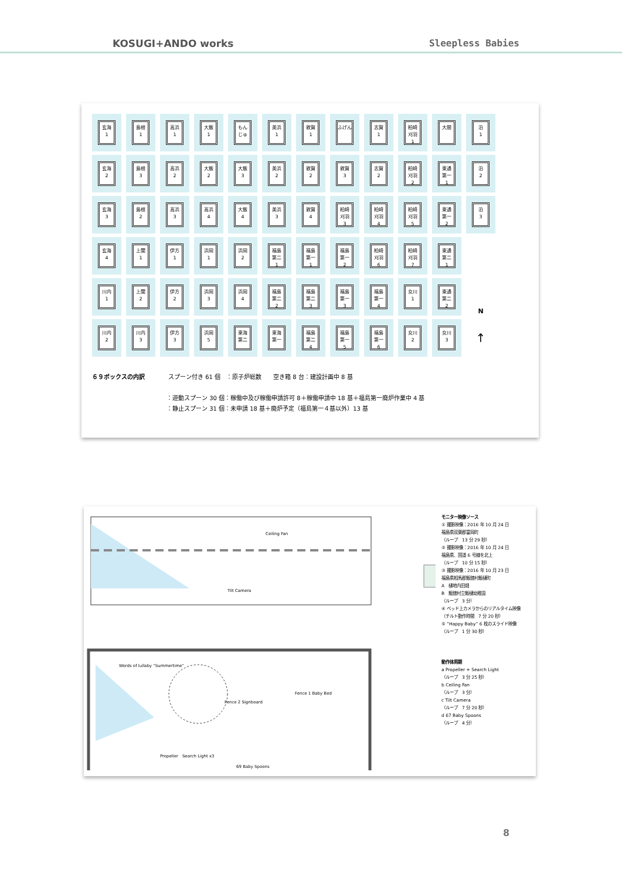KOSUGI+ANDO works Sleepless Babies
| 玄海 1 | 島根 1 | 高浜 1 | 大飯 1 | もん じゅ | 美浜 1 | 敦賀 1 | ふげん | 志賀 1 | 柏崎 刈羽 1 | 大間 | 泊 1 |
| 玄海 2 | 島根 3 | 高浜 2 | 大飯 2 | 大飯 3 | 美浜 2 | 敦賀 2 | 敦賀 3 | 志賀 2 | 柏崎 刈羽 2 | 東通 第一 1 | 泊 2 |
| 玄海 3 | 島根 2 | 高浜 3 | 高浜 4 | 大飯 4 | 美浜 3 | 敦賀 4 | 柏崎 刈羽 3 | 柏崎 刈羽 4 | 柏崎 刈羽 5 | 東通 第一 2 | 泊 3 |
| 玄海 4 | 上関 1 | 伊方 1 | 浜岡 1 | 浜岡 2 | 福島 第二 1 | 福島 第一 1 | 福島 第一 2 | 柏崎 刈羽 6 | 柏崎 刈羽 7 | 東通 第二 1 | |
| 川内 1 | 上関 2 | 伊方 2 | 浜岡 3 | 浜岡 4 | 福島 第二 2 | 福島 第二 3 | 福島 第一 3 | 福島 第一 4 | 女川 1 | 東通 第二 2 | N |
| 川内 2 | 川内 3 | 伊方 3 | 浜岡 5 | 東海 第二 | 東海 第一 | 福島 第二 4 | 福島 第一 5 | 福島 第一 6 | 女川 2 | 女川 3 | ↑ |
６９ボックスの内訳　　　　スプーン付き 61 個　：原子炉総数　　空き箱 8 台：建設計画中 8 基
：遊動スプーン 30 個：稼働中及び稼働申請許可 8＋稼働申請中 18 基＋福島第一廃炉作業中 4 基
：静止スプーン 31 個：未申請 18 基＋廃炉予定（福島第一４基以外）13 基
Ceiling Fan
Tilt Camera
Words of lullaby “Summertime”
Fence 2 Signboard
Fence 1 Baby Bed
Propeller　Search Light x3
69 Baby Spoons
モニター映像ソース
① 撮影映像：2016 年 10 月 24 日
福島県双葉郡富岡町
（ループ　13 分 29 秒）
② 撮影映像：2016 年 10 月 24 日
福島県、国道 6 号線を北上
（ループ　10 分 15 秒）
③ 撮影映像：2016 年 10 月 23 日
福島県相馬郡飯舘村飯樋町
A　樋地内田畑
B　飯舘村立飯樋幼稚園
（ループ　3 分）
④ ベッド上カメラからのリアルタイム映像
（チルト動作時間　7 分 20 秒）
⑤ “Happy Baby” 6 枚のスライド映像
（ループ　1 分 30 秒）
動作体周期
a Propeller + Search Light
（ループ　3 分 25 秒）
b Ceiling Fan
（ループ　3 分）
c Tilt Camera
（ループ　7 分 20 秒）
d 67 Baby Spoons
（ループ　4 分）
8